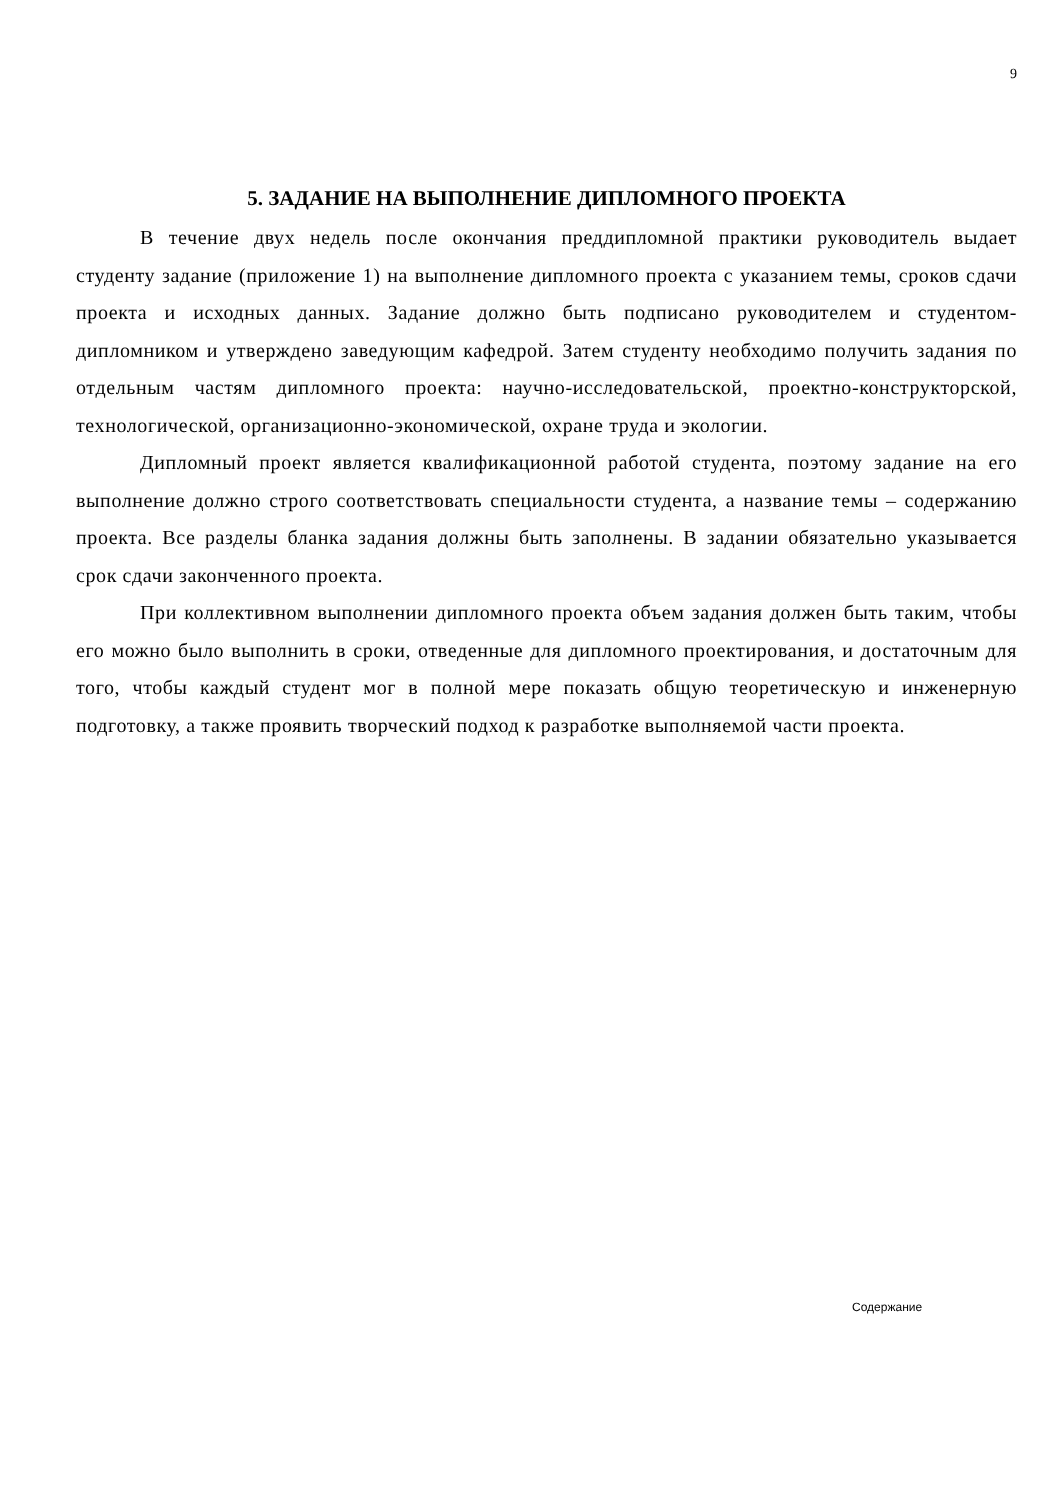9
5. ЗАДАНИЕ НА ВЫПОЛНЕНИЕ ДИПЛОМНОГО ПРОЕКТА
В течение двух недель после окончания преддипломной практики руководитель выдает студенту задание (приложение 1) на выполнение дипломного проекта с указанием темы, сроков сдачи проекта и исходных данных. Задание должно быть подписано руководителем и студентом-дипломником и утверждено заведующим кафедрой. Затем студенту необходимо получить задания по отдельным частям дипломного проекта: научно-исследовательской, проектно-конструкторской, технологической, организационно-экономической, охране труда и экологии.
Дипломный проект является квалификационной работой студента, поэтому задание на его выполнение должно строго соответствовать специальности студента, а название темы – содержанию проекта. Все разделы бланка задания должны быть заполнены. В задании обязательно указывается срок сдачи законченного проекта.
При коллективном выполнении дипломного проекта объем задания должен быть таким, чтобы его можно было выполнить в сроки, отведенные для дипломного проектирования, и достаточным для того, чтобы каждый студент мог в полной мере показать общую теоретическую и инженерную подготовку, а также проявить творческий подход к разработке выполняемой части проекта.
Содержание